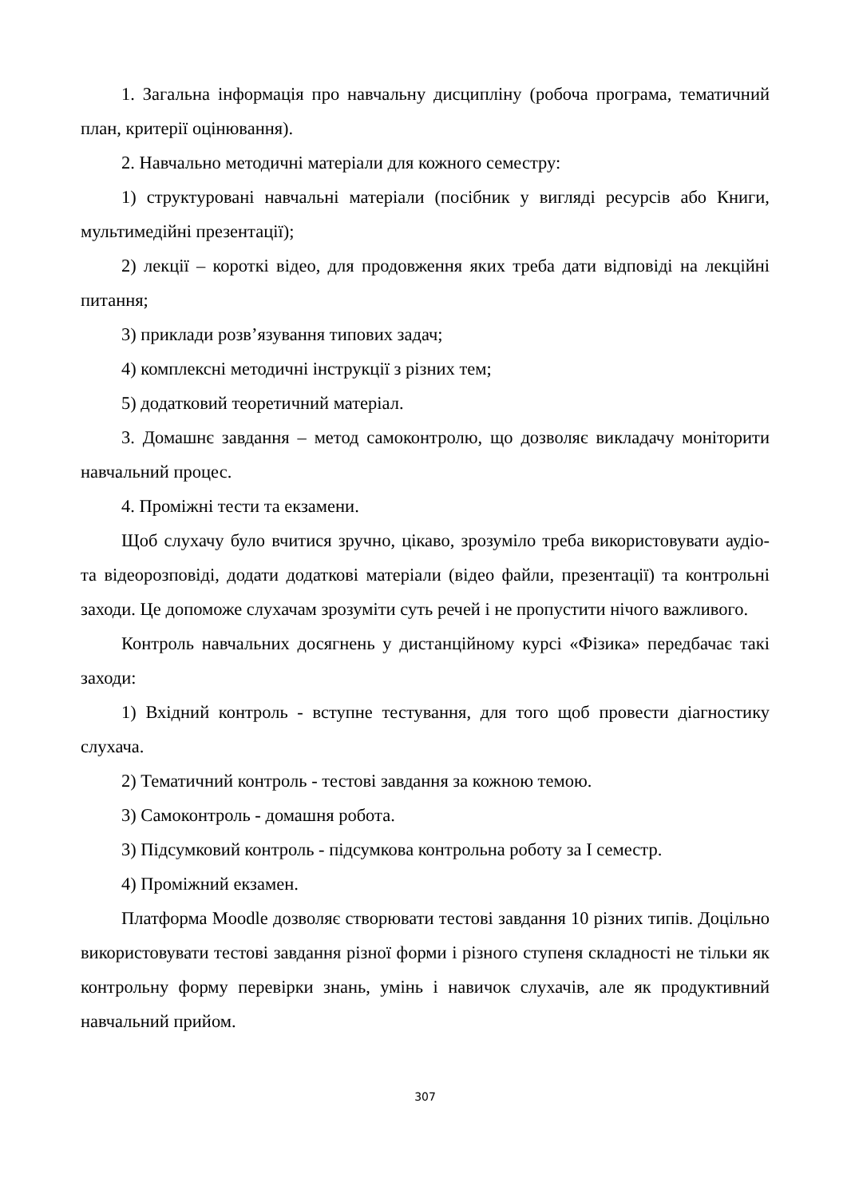1. Загальна інформація про навчальну дисципліну (робоча програма, тематичний план, критерії оцінювання).
2. Навчально методичні матеріали для кожного семестру:
1) структуровані навчальні матеріали (посібник у вигляді ресурсів або Книги, мультимедійні презентації);
2) лекції – короткі відео, для продовження яких треба дати відповіді на лекційні питання;
3) приклади розв’язування типових задач;
4) комплексні методичні інструкції з різних тем;
5) додатковий теоретичний матеріал.
3. Домашнє завдання – метод самоконтролю, що дозволяє викладачу моніторити навчальний процес.
4. Проміжні тести та екзамени.
Щоб слухачу було вчитися зручно, цікаво, зрозуміло треба використовувати аудіо- та відеорозповіді, додати додаткові матеріали (відео файли, презентації) та контрольні заходи. Це допоможе слухачам зрозуміти суть речей і не пропустити нічого важливого.
Контроль навчальних досягнень у дистанційному курсі «Фізика» передбачає такі заходи:
1) Вхідний контроль - вступне тестування, для того щоб провести діагностику слухача.
2) Тематичний контроль - тестові завдання за кожною темою.
3) Самоконтроль - домашня робота.
3) Підсумковий контроль - підсумкова контрольна роботу за І семестр.
4) Проміжний екзамен.
Платформа Moodle дозволяє створювати тестові завдання 10 різних типів. Доцільно використовувати тестові завдання різної форми і різного ступеня складності не тільки як контрольну форму перевірки знань, умінь і навичок слухачів, але як продуктивний навчальний прийом.
307